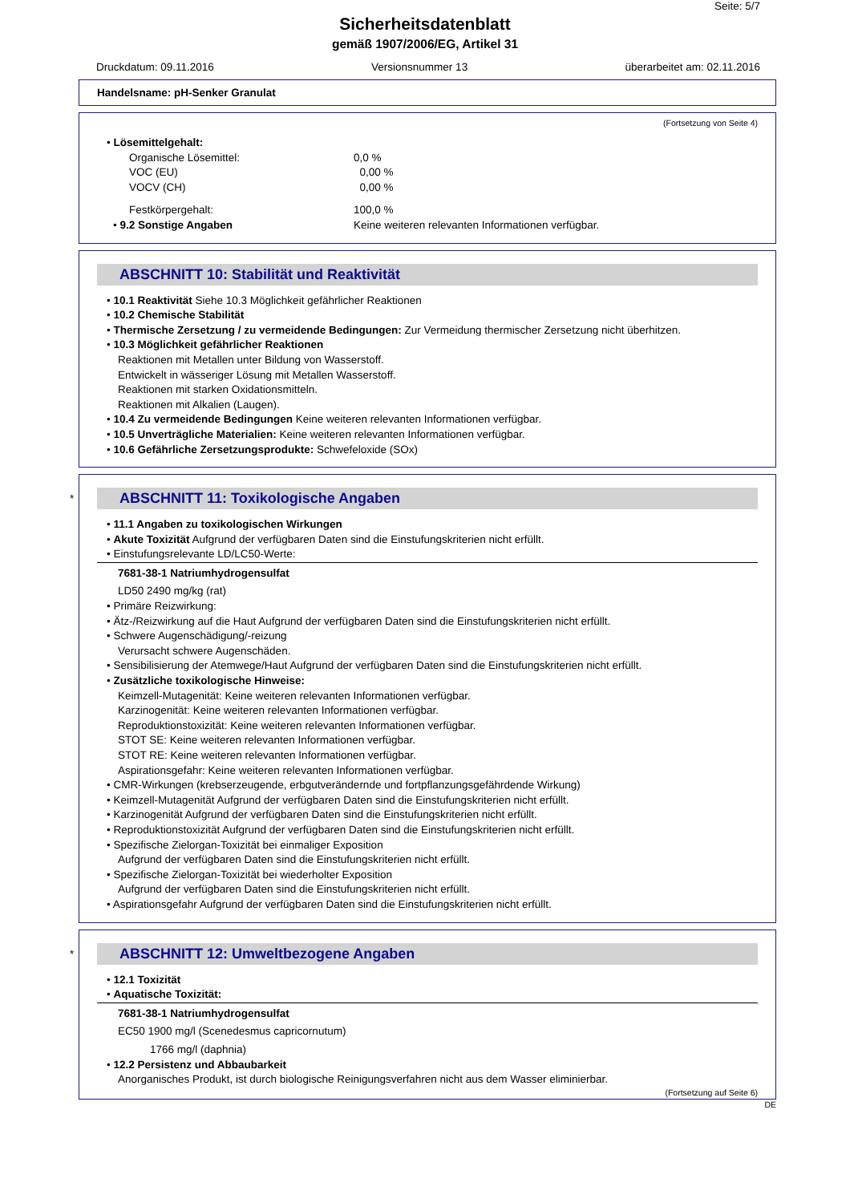Seite: 5/7
Sicherheitsdatenblatt
gemäß 1907/2006/EG, Artikel 31
Druckdatum: 09.11.2016 Versionsnummer 13 überarbeitet am: 02.11.2016
Handelsname: pH-Senker Granulat
(Fortsetzung von Seite 4)
• Lösemittelgehalt:
| Organische Lösemittel: | 0,0 % |
| VOC (EU) | 0,00 % |
| VOCV (CH) | 0,00 % |
| Festkörpergehalt: | 100,0 % |
| • 9.2 Sonstige Angaben | Keine weiteren relevanten Informationen verfügbar. |
ABSCHNITT 10: Stabilität und Reaktivität
• 10.1 Reaktivität Siehe 10.3 Möglichkeit gefährlicher Reaktionen
• 10.2 Chemische Stabilität
• Thermische Zersetzung / zu vermeidende Bedingungen: Zur Vermeidung thermischer Zersetzung nicht überhitzen.
• 10.3 Möglichkeit gefährlicher Reaktionen
Reaktionen mit Metallen unter Bildung von Wasserstoff.
Entwickelt in wässeriger Lösung mit Metallen Wasserstoff.
Reaktionen mit starken Oxidationsmitteln.
Reaktionen mit Alkalien (Laugen).
• 10.4 Zu vermeidende Bedingungen Keine weiteren relevanten Informationen verfügbar.
• 10.5 Unverträgliche Materialien: Keine weiteren relevanten Informationen verfügbar.
• 10.6 Gefährliche Zersetzungsprodukte: Schwefeloxide (SOx)
*
ABSCHNITT 11: Toxikologische Angaben
• 11.1 Angaben zu toxikologischen Wirkungen
• Akute Toxizität Aufgrund der verfügbaren Daten sind die Einstufungskriterien nicht erfüllt.
• Einstufungsrelevante LD/LC50-Werte:
7681-38-1 Natriumhydrogensulfat
LD50 2490 mg/kg (rat)
• Primäre Reizwirkung:
• Ätz-/Reizwirkung auf die Haut Aufgrund der verfügbaren Daten sind die Einstufungskriterien nicht erfüllt.
• Schwere Augenschädigung/-reizung
Verursacht schwere Augenschäden.
• Sensibilisierung der Atemwege/Haut Aufgrund der verfügbaren Daten sind die Einstufungskriterien nicht erfüllt.
• Zusätzliche toxikologische Hinweise:
Keimzell-Mutagenität: Keine weiteren relevanten Informationen verfügbar.
Karzinogenität: Keine weiteren relevanten Informationen verfügbar.
Reproduktionstoxizität: Keine weiteren relevanten Informationen verfügbar.
STOT SE: Keine weiteren relevanten Informationen verfügbar.
STOT RE: Keine weiteren relevanten Informationen verfügbar.
Aspirationsgefahr: Keine weiteren relevanten Informationen verfügbar.
• CMR-Wirkungen (krebserzeugende, erbgutverändernde und fortpflanzungsgefährdende Wirkung)
• Keimzell-Mutagenität Aufgrund der verfügbaren Daten sind die Einstufungskriterien nicht erfüllt.
• Karzinogenität Aufgrund der verfügbaren Daten sind die Einstufungskriterien nicht erfüllt.
• Reproduktionstoxizität Aufgrund der verfügbaren Daten sind die Einstufungskriterien nicht erfüllt.
• Spezifische Zielorgan-Toxizität bei einmaliger Exposition
Aufgrund der verfügbaren Daten sind die Einstufungskriterien nicht erfüllt.
• Spezifische Zielorgan-Toxizität bei wiederholter Exposition
Aufgrund der verfügbaren Daten sind die Einstufungskriterien nicht erfüllt.
• Aspirationsgefahr Aufgrund der verfügbaren Daten sind die Einstufungskriterien nicht erfüllt.
*
ABSCHNITT 12: Umweltbezogene Angaben
• 12.1 Toxizität
• Aquatische Toxizität:
7681-38-1 Natriumhydrogensulfat
EC50 1900 mg/l (Scenedesmus capricornutum)
1766 mg/l (daphnia)
• 12.2 Persistenz und Abbaubarkeit
Anorganisches Produkt, ist durch biologische Reinigungsverfahren nicht aus dem Wasser eliminierbar.
(Fortsetzung auf Seite 6)
DE